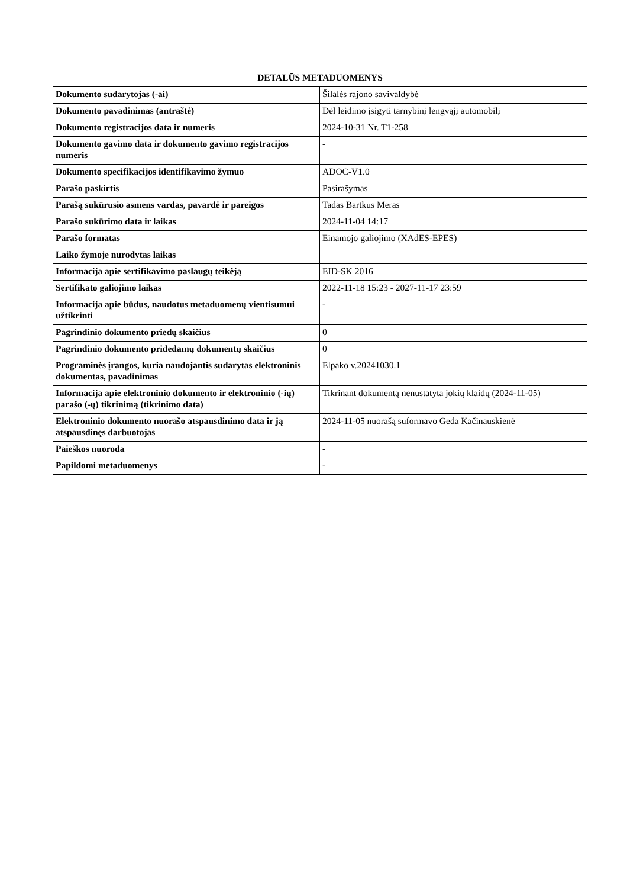| DETALŪS METADUOMENYS | |
| --- | --- |
| Dokumento sudarytojas (-ai) | Šilalės rajono savivaldybė |
| Dokumento pavadinimas (antraštė) | Dėl leidimo įsigyti tarnybinį lengvąjį automobilį |
| Dokumento registracijos data ir numeris | 2024-10-31 Nr. T1-258 |
| Dokumento gavimo data ir dokumento gavimo registracijos numeris | - |
| Dokumento specifikacijos identifikavimo žymuo | ADOC-V1.0 |
| Parašo paskirtis | Pasirašymas |
| Parašą sukūrusio asmens vardas, pavardė ir pareigos | Tadas Bartkus Meras |
| Parašo sukūrimo data ir laikas | 2024-11-04 14:17 |
| Parašo formatas | Einamojo galiojimo (XAdES-EPES) |
| Laiko žymoje nurodytas laikas | |
| Informacija apie sertifikavimo paslaugų teikėją | EID-SK 2016 |
| Sertifikato galiojimo laikas | 2022-11-18 15:23 - 2027-11-17 23:59 |
| Informacija apie būdus, naudotus metaduomenų vientisumui užtikrinti | - |
| Pagrindinio dokumento priedų skaičius | 0 |
| Pagrindinio dokumento pridedamų dokumentų skaičius | 0 |
| Programinės įrangos, kuria naudojantis sudarytas elektroninis dokumentas, pavadinimas | Elpako v.20241030.1 |
| Informacija apie elektroninio dokumento ir elektroninio (-ių) parašo (-ų) tikrinimą (tikrinimo data) | Tikrinant dokumentą nenustatyta jokių klaidų (2024-11-05) |
| Elektroninio dokumento nuorašo atspausdinimo data ir ją atspausdinęs darbuotojas | 2024-11-05 nuorašą suformavo Geda Kačinauskienė |
| Paieškos nuoroda | - |
| Papildomi metaduomenys | - |